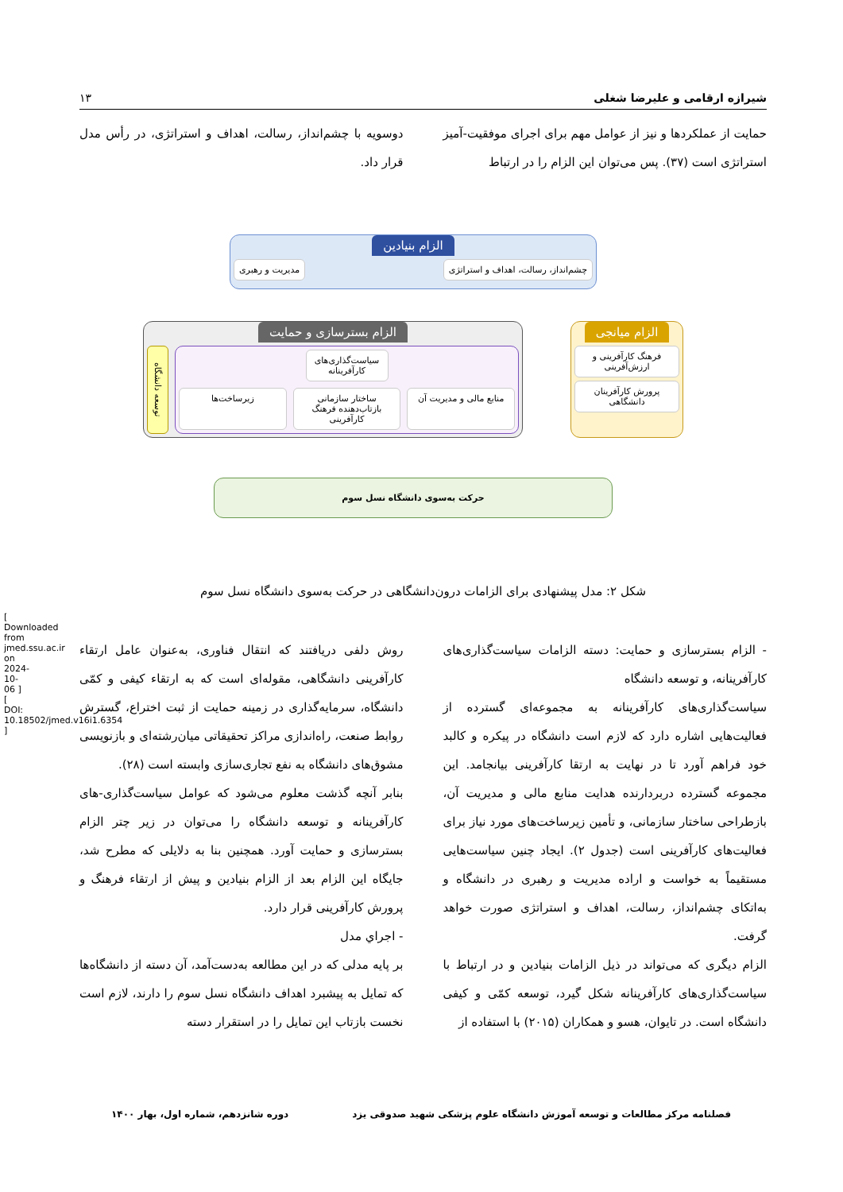شیرازه ارقامی و علیرضا شغلی ۱۳
حمایت از عملکردها و نیز از عوامل مهم برای اجرای موفقیت-آمیز استراتژی است (۳۷). پس می‌توان این الزام را در ارتباط
دوسویه با چشم‌انداز، رسالت، اهداف و استراتژی، در رأس مدل قرار داد.
الزام بنیادین
چشم‌انداز، رسالت، اهداف و استراتژی
مدیریت و رهبری
الزام میانجی
فرهنگ کارآفرینی و ارزش‌آفرینی
پرورش کارآفرینان دانشگاهی
الزام بسترسازی و حمایت
سیاست‌گذاری‌های کارآفرینانه
منابع مالی و مدیریت آن ساختار سازمانی بازتاب‌دهنده فرهنگ کارآفرینی
زیرساخت‌ها
توسعه دانشگاه
حرکت به‌سوی دانشگاه نسل سوم
شکل ۲: مدل پیشنهادی برای الزامات درون‌دانشگاهی در حرکت به‌سوی دانشگاه نسل سوم
- الزام بسترسازی و حمایت: دسته الزامات سیاست‌گذاری‌های کارآفرینانه، و توسعه دانشگاه
سیاست‌گذاری‌های کارآفرینانه به مجموعه‌ای گسترده از فعالیت‌هایی اشاره دارد که لازم است دانشگاه در پیکره و کالبد خود فراهم آورد تا در نهایت به ارتقا کارآفرینی بیانجامد. این مجموعه گسترده دربردارنده هدایت منابع مالی و مدیریت آن، بازطراحی ساختار سازمانی، و تأمین زیرساخت‌های مورد نیاز برای فعالیت‌های کارآفرینی است (جدول ۲). ایجاد چنین سیاست‌هایی مستقیماً به خواست و اراده مدیریت و رهبری در دانشگاه و به‌اتکای چشم‌انداز، رسالت، اهداف و استراتژی صورت خواهد گرفت.
الزام دیگری که می‌تواند در ذیل الزامات بنیادین و در ارتباط با سیاست‌گذاری‌های کارآفرینانه شکل گیرد، توسعه کمّی و کیفی دانشگاه است. در تایوان، هسو و همکاران (۲۰۱۵) با استفاده از
روش دلفی دریافتند که انتقال فناوری، به‌عنوان عامل ارتقاء کارآفرینی دانشگاهی، مقوله‌ای است که به ارتقاء کیفی و کمّی دانشگاه، سرمایه‌گذاری در زمینه حمایت از ثبت اختراع، گسترش روابط صنعت، راه‌اندازی مراکز تحقیقاتی میان‌رشته‌ای و بازنویسی مشوق‌های دانشگاه به نفع تجاری‌سازی وابسته است (۲۸).
بنابر آنچه گذشت معلوم می‌شود که عوامل سیاست‌گذاری-های کارآفرینانه و توسعه دانشگاه را می‌توان در زیر چتر الزام بسترسازی و حمایت آورد. همچنین بنا به دلایلی که مطرح شد، جایگاه این الزام بعد از الزام بنیادین و پیش از ارتقاء فرهنگ و پرورش کارآفرینی قرار دارد.
- اجراي مدل
بر پایه مدلی که در این مطالعه به‌دست‌آمد، آن دسته از دانشگاه‌ها که تمایل به پیشبرد اهداف دانشگاه نسل سوم را دارند، لازم است نخست بازتاب این تمایل را در استقرار دسته
فصلنامه مرکز مطالعات و توسعه آموزش دانشگاه علوم پزشکی شهید صدوقی یزد دوره شانزدهم، شماره اول، بهار ۱۴۰۰
[ Downloaded from jmed.ssu.ac.ir on 2024-10-06 ]
[ DOI: 10.18502/jmed.v16i1.6354 ]